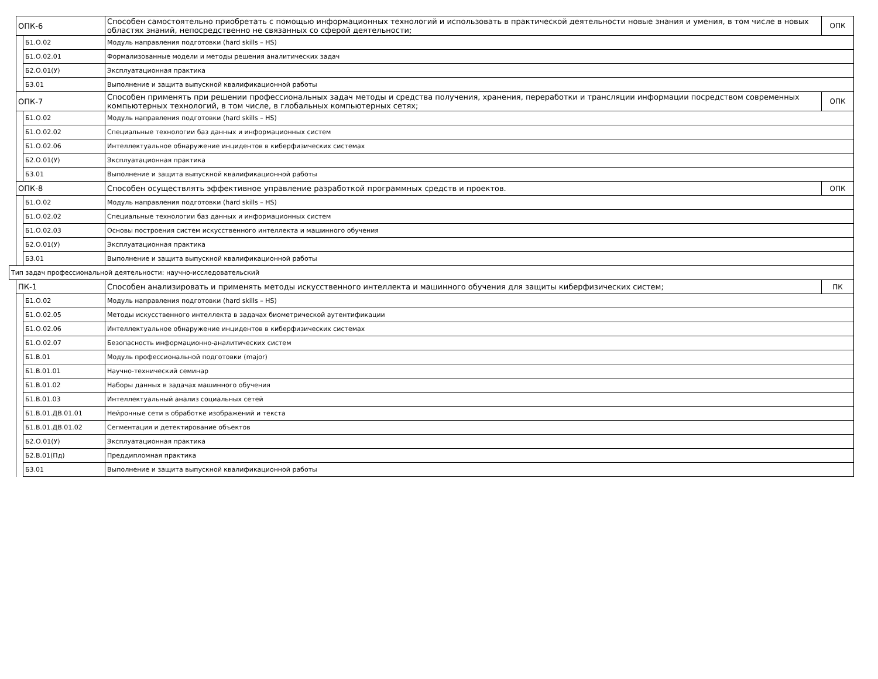| | ОПК-6 | | Способен самостоятельно приобретать с помощью информационных технологий и использовать в практической деятельности новые знания и умения, в том числе в новых областях знаний, непосредственно не связанных со сферой деятельности; | ОПК |
| | | Б1.О.02 | Модуль направления подготовки (hard skills – HS) | |
| | | Б1.О.02.01 | Формализованные модели и методы решения аналитических задач | |
| | | Б2.О.01(У) | Эксплуатационная практика | |
| | | Б3.01 | Выполнение и защита выпускной квалификационной работы | |
| | ОПК-7 | | Способен применять при решении профессиональных задач методы и средства получения, хранения, переработки и трансляции информации посредством современных компьютерных технологий, в том числе, в глобальных компьютерных сетях; | ОПК |
| | | Б1.О.02 | Модуль направления подготовки (hard skills – HS) | |
| | | Б1.О.02.02 | Специальные технологии баз данных и информационных систем | |
| | | Б1.О.02.06 | Интеллектуальное обнаружение инцидентов в киберфизических системах | |
| | | Б2.О.01(У) | Эксплуатационная практика | |
| | | Б3.01 | Выполнение и защита выпускной квалификационной работы | |
| | ОПК-8 | | Способен осуществлять эффективное управление разработкой программных средств и проектов. | ОПК |
| | | Б1.О.02 | Модуль направления подготовки (hard skills – HS) | |
| | | Б1.О.02.02 | Специальные технологии баз данных и информационных систем | |
| | | Б1.О.02.03 | Основы построения систем искусственного интеллекта и машинного обучения | |
| | | Б2.О.01(У) | Эксплуатационная практика | |
| | | Б3.01 | Выполнение и защита выпускной квалификационной работы | |
| Тип задач профессиональной деятельности: научно-исследовательский | | | | |
| | ПК-1 | | Способен анализировать и применять методы искусственного интеллекта и машинного обучения для защиты киберфизических систем; | ПК |
| | | Б1.О.02 | Модуль направления подготовки (hard skills – HS) | |
| | | Б1.О.02.05 | Методы искусственного интеллекта в задачах биометрической аутентификации | |
| | | Б1.О.02.06 | Интеллектуальное обнаружение инцидентов в киберфизических системах | |
| | | Б1.О.02.07 | Безопасность информационно-аналитических систем | |
| | | Б1.В.01 | Модуль профессиональной подготовки (major) | |
| | | Б1.В.01.01 | Научно-технический семинар | |
| | | Б1.В.01.02 | Наборы данных в задачах машинного обучения | |
| | | Б1.В.01.03 | Интеллектуальный анализ социальных сетей | |
| | | Б1.В.01.ДВ.01.01 | Нейронные сети в обработке изображений и текста | |
| | | Б1.В.01.ДВ.01.02 | Сегментация и детектирование объектов | |
| | | Б2.О.01(У) | Эксплуатационная практика | |
| | | Б2.В.01(Пд) | Преддипломная практика | |
| | | Б3.01 | Выполнение и защита выпускной квалификационной работы | |